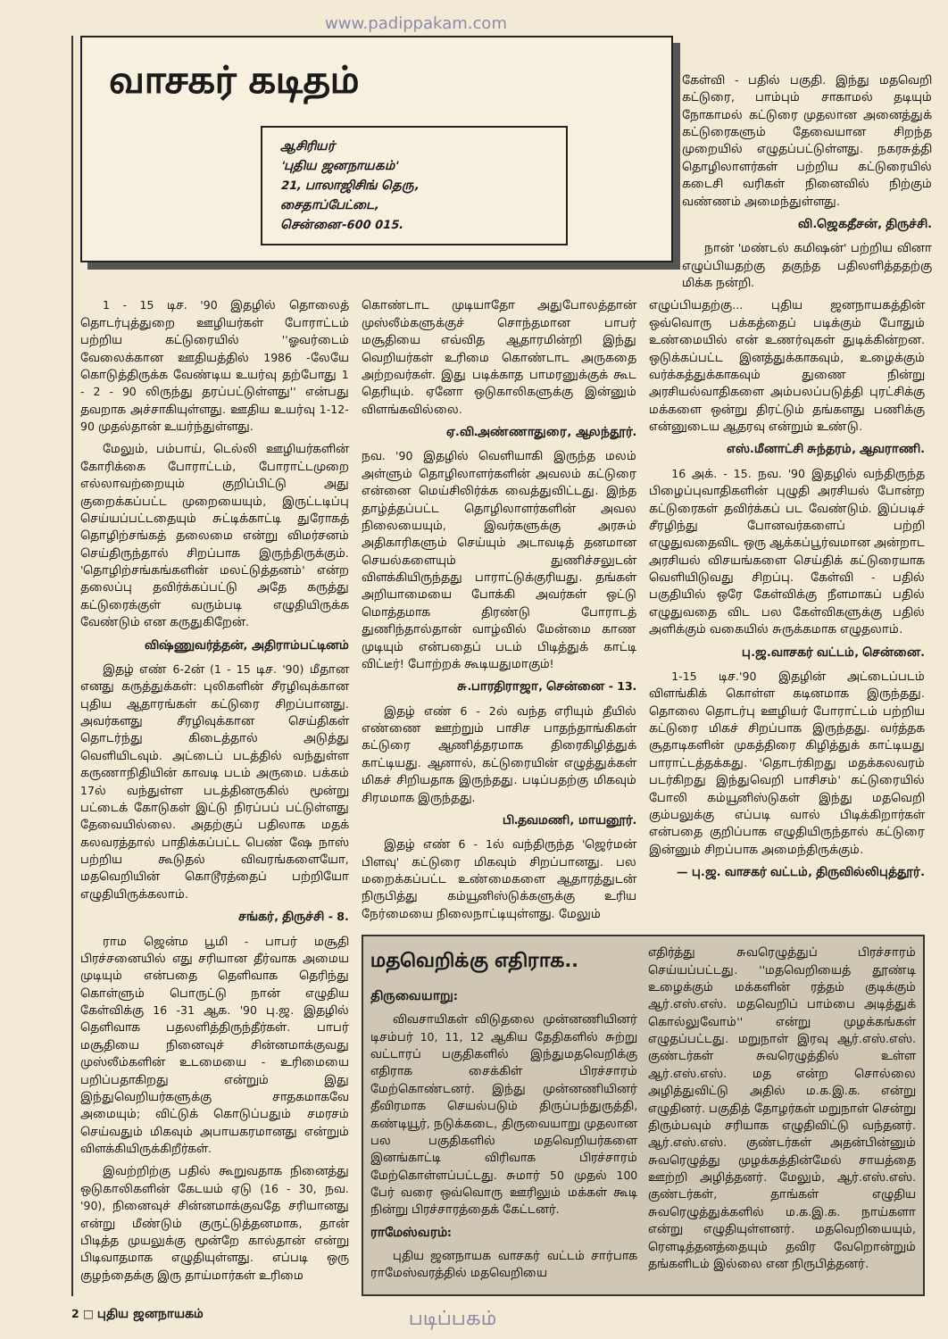www.padippakam.com
வாசகர் கடிதம்
ஆசிரியர்
'புதிய ஜனநாயகம்'
21, பாலாஜிசிங் தெரு,
சைதாப்பேட்டை,
சென்னை-600 015.
கேள்வி - பதில் பகுதி. இந்து மதவெறி கட்டுரை, பாம்பும் சாகாமல் தடியும் நோகாமல் கட்டுரை முதலான அனைத்துக் கட்டுரைகளும் தேவையான சிறந்த முறையில் எழுதப்பட்டுள்ளது. நகரசுத்தி தொழிலாளர்கள் பற்றிய கட்டுரையில் கடைசி வரிகள் நினைவில் நிற்கும் வண்ணம் அமைந்துள்ளது.
வி.ஜெகதீசன், திருச்சி.
நான் 'மண்டல் கமிஷன்' பற்றிய வினா எழுப்பியதற்கு தகுந்த பதிலளித்ததற்கு மிக்க நன்றி.
1 - 15 டிச. '90 இதழில் தொலைத் தொடர்புத்துறை ஊழியர்கள் போராட்டம் பற்றிய கட்டுரையில் ''ஓவர்டைம் வேலைக்கான ஊதியத்தில் 1986 -லேயே கொடுத்திருக்க வேண்டிய உயர்வு தற்போது 1 - 2 - 90 லிருந்து தரப்பட்டுள்ளது'' என்பது தவறாக அச்சாகியுள்ளது. ஊதிய உயர்வு 1-12-90 முதல்தான் உயர்ந்துள்ளது.
மேலும், பம்பாய், டெல்லி ஊழியர்களின் கோரிக்கை போராட்டம், போராட்டமுறை எல்லாவற்றையும் குறிப்பிட்டு அது குறைக்கப்பட்ட முறையையும், இருட்டடிப்பு செய்யப்பட்டதையும் சுட்டிக்காட்டி துரோகத் தொழிற்சங்கத் தலைமை என்று விமர்சனம் செய்திருந்தால் சிறப்பாக இருந்திருக்கும். 'தொழிற்சங்கங்களின் மலட்டுத்தனம்' என்ற தலைப்பு தவிர்க்கப்பட்டு அதே கருத்து கட்டுரைக்குள் வரும்படி எழுதியிருக்க வேண்டும் என கருதுகிறேன்.
விஷ்ணுவர்த்தன், அதிராம்பட்டினம்
இதழ் எண் 6-2ன் (1 - 15 டிச. '90) மீதான எனது கருத்துக்கள்: புலிகளின் சீரழிவுக்கான புதிய ஆதாரங்கள் கட்டுரை சிறப்பானது. அவர்களது சீரழிவுக்கான செய்திகள் தொடர்ந்து கிடைத்தால் அடுத்து வெளியிடவும். அட்டைப் படத்தில் வந்துள்ள கருணாநிதியின் காவடி படம் அருமை. பக்கம் 17ல் வந்துள்ள படத்தினருகில் மூன்று பட்டைக் கோடுகள் இட்டு நிரப்பப் பட்டுள்ளது தேவையில்லை. அதற்குப் பதிலாக மதக் கலவரத்தால் பாதிக்கப்பட்ட பெண் ஷே நாஸ் பற்றிய கூடுதல் விவரங்களையோ, மதவெறியின் கொடூரத்தைப் பற்றியோ எழுதியிருக்கலாம்.
சங்கர், திருச்சி - 8.
ராம ஜென்ம பூமி - பாபர் மசூதி பிரச்சனையில் எது சரியான தீர்வாக அமைய முடியும் என்பதை தெளிவாக தெரிந்து கொள்ளும் பொருட்டு நான் எழுதிய கேள்விக்கு 16 -31 ஆக. '90 பு.ஜ. இதழில் தெளிவாக பதலளித்திருந்தீர்கள். பாபர் மசூதியை நினைவுச் சின்னமாக்குவது முஸ்லீம்களின் உடமையை - உரிமையை பறிப்பதாகிறது என்றும் இது இந்துவெறியர்களுக்கு சாதகமாகவே அமையும்; விட்டுக் கொடுப்பதும் சமரசம் செய்வதும் மிகவும் அபாயகரமானது என்றும் விளக்கியிருக்கிறீர்கள்.
இவற்றிற்கு பதில் கூறுவதாக நினைத்து ஒடுகாலிகளின் கேடயம் ஏடு (16 - 30, நவ. '90), நினைவுச் சின்னமாக்குவதே சரியானது என்று மீண்டும் குருட்டுத்தனமாக, தான் பிடித்த முயலுக்கு மூன்றே கால்தான் என்று பிடிவாதமாக எழுதியுள்ளது. எப்படி ஒரு குழந்தைக்கு இரு தாய்மார்கள் உரிமை
கொண்டாட முடியாதோ அதுபோலத்தான் முஸ்லீம்களுக்குச் சொந்தமான பாபர் மசூதியை எவ்வித ஆதாரமின்றி இந்து வெறியர்கள் உரிமை கொண்டாட அருகதை அற்றவர்கள். இது படிக்காத பாமரனுக்குக் கூட தெரியும். ஏனோ ஒடுகாலிகளுக்கு இன்னும் விளங்கவில்லை.
ஏ.வி.அண்ணாதுரை, ஆலந்தூர்.
நவ. '90 இதழில் வெளியாகி இருந்த மலம் அள்ளும் தொழிலாளர்களின் அவலம் கட்டுரை என்னை மெய்சிலிர்க்க வைத்துவிட்டது. இந்த தாழ்த்தப்பட்ட தொழிலாளர்களின் அவல நிலையையும், இவர்களுக்கு அரசும் அதிகாரிகளும் செய்யும் அடாவடித் தனமான செயல்களையும் துணிச்சலுடன் விளக்கியிருந்தது பாராட்டுக்குரியது. தங்கள் அறியாமையை போக்கி அவர்கள் ஒட்டு மொத்தமாக திரண்டு போராடத் துணிந்தால்தான் வாழ்வில் மேன்மை காண முடியும் என்பதைப் படம் பிடித்துக் காட்டி விட்டீர்! போற்றக் கூடியதுமாகும்!
சு.பாரதிராஜா, சென்னை - 13.
இதழ் எண் 6 - 2ல் வந்த எரியும் தீயில் எண்ணை ஊற்றும் பாசிச பாதந்தாங்கிகள் கட்டுரை ஆணித்தரமாக திரைகிழித்துக் காட்டியது. ஆனால், கட்டுரையின் எழுத்துக்கள் மிகச் சிறியதாக இருந்தது. படிப்பதற்கு மிகவும் சிரமமாக இருந்தது.
பி.தவமணி, மாயனூர்.
இதழ் எண் 6 - 1ல் வந்திருந்த 'ஜெர்மன் பிளவு' கட்டுரை மிகவும் சிறப்பானது. பல மறைக்கப்பட்ட உண்மைகளை ஆதாரத்துடன் நிருபித்து கம்யூனிஸ்டுக்களுக்கு உரிய நேர்மையை நிலைநாட்டியுள்ளது. மேலும்
எழுப்பியதற்கு... புதிய ஜனநாயகத்தின் ஒவ்வொரு பக்கத்தைப் படிக்கும் போதும் உண்மையில் என் உணர்வுகள் துடிக்கின்றன. ஒடுக்கப்பட்ட இனத்துக்காகவும், உழைக்கும் வர்க்கத்துக்காகவும் துணை நின்று அரசியல்வாதிகளை அம்பலப்படுத்தி புரட்சிக்கு மக்களை ஒன்று திரட்டும் தங்களது பணிக்கு என்னுடைய ஆதரவு என்றும் உண்டு.
எஸ்.மீனாட்சி சுந்தரம், ஆவராணி.
16 அக். - 15. நவ. '90 இதழில் வந்திருந்த பிழைப்புவாதிகளின் புழுதி அரசியல் போன்ற கட்டுரைகள் தவிர்க்கப் பட வேண்டும். இப்படிச் சீரழிந்து போனவர்களைப் பற்றி எழுதுவதைவிட ஒரு ஆக்கப்பூர்வமான அன்றாட அரசியல் விசயங்களை செய்திக் கட்டுரையாக வெளியிடுவது சிறப்பு. கேள்வி - பதில் பகுதியில் ஒரே கேள்விக்கு நீளமாகப் பதில் எழுதுவதை விட பல கேள்விகளுக்கு பதில் அளிக்கும் வகையில் சுருக்கமாக எழுதலாம்.
பு.ஜ.வாசகர் வட்டம், சென்னை.
1-15 டிச.'90 இதழின் அட்டைப்படம் விளங்கிக் கொள்ள கடினமாக இருந்தது. தொலை தொடர்பு ஊழியர் போராட்டம் பற்றிய கட்டுரை மிகச் சிறப்பாக இருந்தது. வர்த்தக சூதாடிகளின் முகத்திரை கிழித்துக் காட்டியது பாராட்டத்தக்கது. 'தொடர்கிறது மதக்கலவரம் படர்கிறது இந்துவெறி பாசிசம்' கட்டுரையில் போலி கம்யூனிஸ்டுகள் இந்து மதவெறி கும்பலுக்கு எப்படி வால் பிடிக்கிறார்கள் என்பதை குறிப்பாக எழுதியிருந்தால் கட்டுரை இன்னும் சிறப்பாக அமைந்திருக்கும்.
— பு.ஜ. வாசகர் வட்டம், திருவில்லிபுத்தூர்.
மதவெறிக்கு எதிராக..
திருவையாறு:
விவசாயிகள் விடுதலை முன்னணியினர் டிசம்பர் 10, 11, 12 ஆகிய தேதிகளில் சுற்று வட்டாரப் பகுதிகளில் இந்துமதவெறிக்கு எதிராக சைக்கிள் பிரச்சாரம் மேற்கொண்டனர். இந்து முன்னணியினர் தீவிரமாக செயல்படும் திருப்பந்துருத்தி, கண்டியூர், நடுக்கடை, திருவையாறு முதலான பல பகுதிகளில் மதவெறியர்களை இனங்காட்டி விரிவாக பிரச்சாரம் மேற்கொள்ளப்பட்டது. சுமார் 50 முதல் 100 பேர் வரை ஒவ்வொரு ஊரிலும் மக்கள் கூடி நின்று பிரச்சாரத்தைக் கேட்டனர்.
ராமேஸ்வரம்:
புதிய ஜனநாயக வாசகர் வட்டம் சார்பாக ராமேஸ்வரத்தில் மதவெறியை
எதிர்த்து சுவரெழுத்துப் பிரச்சாரம் செய்யப்பட்டது. ''மதவெறியைத் தூண்டி உழைக்கும் மக்களின் ரத்தம் குடிக்கும் ஆர்.எஸ்.எஸ். மதவெறிப் பாம்பை அடித்துக் கொல்லுவோம்'' என்று முழக்கங்கள் எழுதப்பட்டது. மறுநாள் இரவு ஆர்.எஸ்.எஸ். குண்டர்கள் சுவரெழுத்தில் உள்ள ஆர்.எஸ்.எஸ். மத என்ற சொல்லை அழித்துவிட்டு அதில் ம.க.இ.க. என்று எழுதினர். பகுதித் தோழர்கள் மறுநாள் சென்று திரும்பவும் சரியாக எழுதிவிட்டு வந்தனர். ஆர்.எஸ்.எஸ். குண்டர்கள் அதன்பின்னும் சுவரெழுத்து முழக்கத்தின்மேல் சாயத்தை ஊற்றி அழித்தனர். மேலும், ஆர்.எஸ்.எஸ். குண்டர்கள், தாங்கள் எழுதிய சுவரெழுத்துக்களில் ம.க.இ.க. நாய்களா என்று எழுதியுள்ளனர். மதவெறியையும், ரௌடித்தனத்தையும் தவிர வேறொன்றும் தங்களிடம் இல்லை என நிருபித்தனர்.
2 □ புதிய ஜனநாயகம் படிப்பகம்